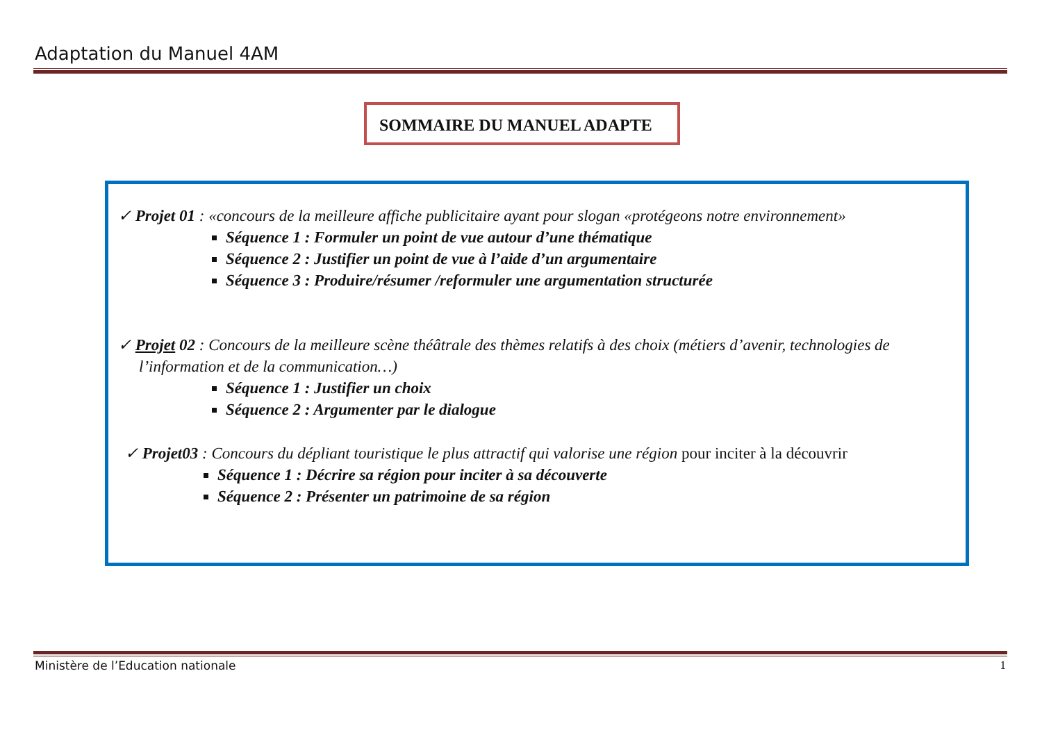Adaptation du Manuel 4AM
SOMMAIRE DU MANUEL ADAPTE
✓ Projet 01 : «concours de la meilleure affiche publicitaire ayant pour slogan «protégeons notre environnement»
Séquence 1 : Formuler un point de vue autour d’une thématique
Séquence 2 : Justifier un point de vue à l’aide d’un argumentaire
Séquence 3 : Produire/résumer /reformuler une argumentation structurée
✓ Projet 02 : Concours de la meilleure scène théâtrale des thèmes relatifs à des choix (métiers d’avenir, technologies de l’information et de la communication…)
Séquence 1 : Justifier un choix
Séquence 2 : Argumenter par le dialogue
✓ Projet03 : Concours du dépliant touristique le plus attractif qui valorise une région pour inciter à la découvrir
Séquence 1 : Décrire sa région pour inciter à sa découverte
Séquence 2 : Présenter un patrimoine de sa région
Ministère de l’Education nationale
1